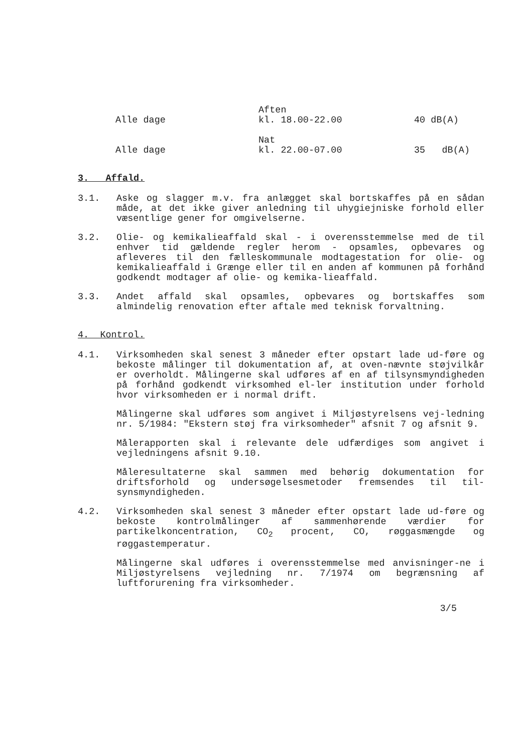| Alle dage | Aften kl. 18.00-22.00 | 40 dB(A) |
| Alle dage | Nat kl. 22.00-07.00 | 35 dB(A) |
3. Affald.
3.1. Aske og slagger m.v. fra anlægget skal bortskaffes på en sådan måde, at det ikke giver anledning til uhygiejniske forhold eller væsentlige gener for omgivelserne.
3.2. Olie- og kemikalieaffald skal - i overensstemmelse med de til enhver tid gældende regler herom - opsamles, opbevares og afleveres til den fælleskommunale modtagestation for olie- og kemikalieaffald i Grænge eller til en anden af kommunen på forhånd godkendt modtager af olie- og kemika-lieaffald.
3.3. Andet affald skal opsamles, opbevares og bortskaffes som almindelig renovation efter aftale med teknisk forvaltning.
4. Kontrol.
4.1. Virksomheden skal senest 3 måneder efter opstart lade ud-føre og bekoste målinger til dokumentation af, at oven-nævnte støjvilkår er overholdt. Målingerne skal udføres af en af tilsynsmyndigheden på forhånd godkendt virksomhed el-ler institution under forhold hvor virksomheden er i normal drift.
Målingerne skal udføres som angivet i Miljøstyrelsens vej-ledning nr. 5/1984: "Ekstern støj fra virksomheder" afsnit 7 og afsnit 9.
Målerapporten skal i relevante dele udfærdiges som angivet i vejledningens afsnit 9.10.
Måleresultaterne skal sammen med behørig dokumentation for driftsforhold og undersøgelsesmetoder fremsendes til til-synsmyndigheden.
4.2. Virksomheden skal senest 3 måneder efter opstart lade ud-føre og bekoste kontrolmålinger af sammenhørende værdier for partikelkoncentration, CO<sub>2</sub> procent, CO, røggasmængde og røggastemperatur.
Målingerne skal udføres i overensstemmelse med anvisninger-ne i Miljøstyrelsens vejledning nr. 7/1974 om begrænsning af luftforurening fra virksomheder.
3/5